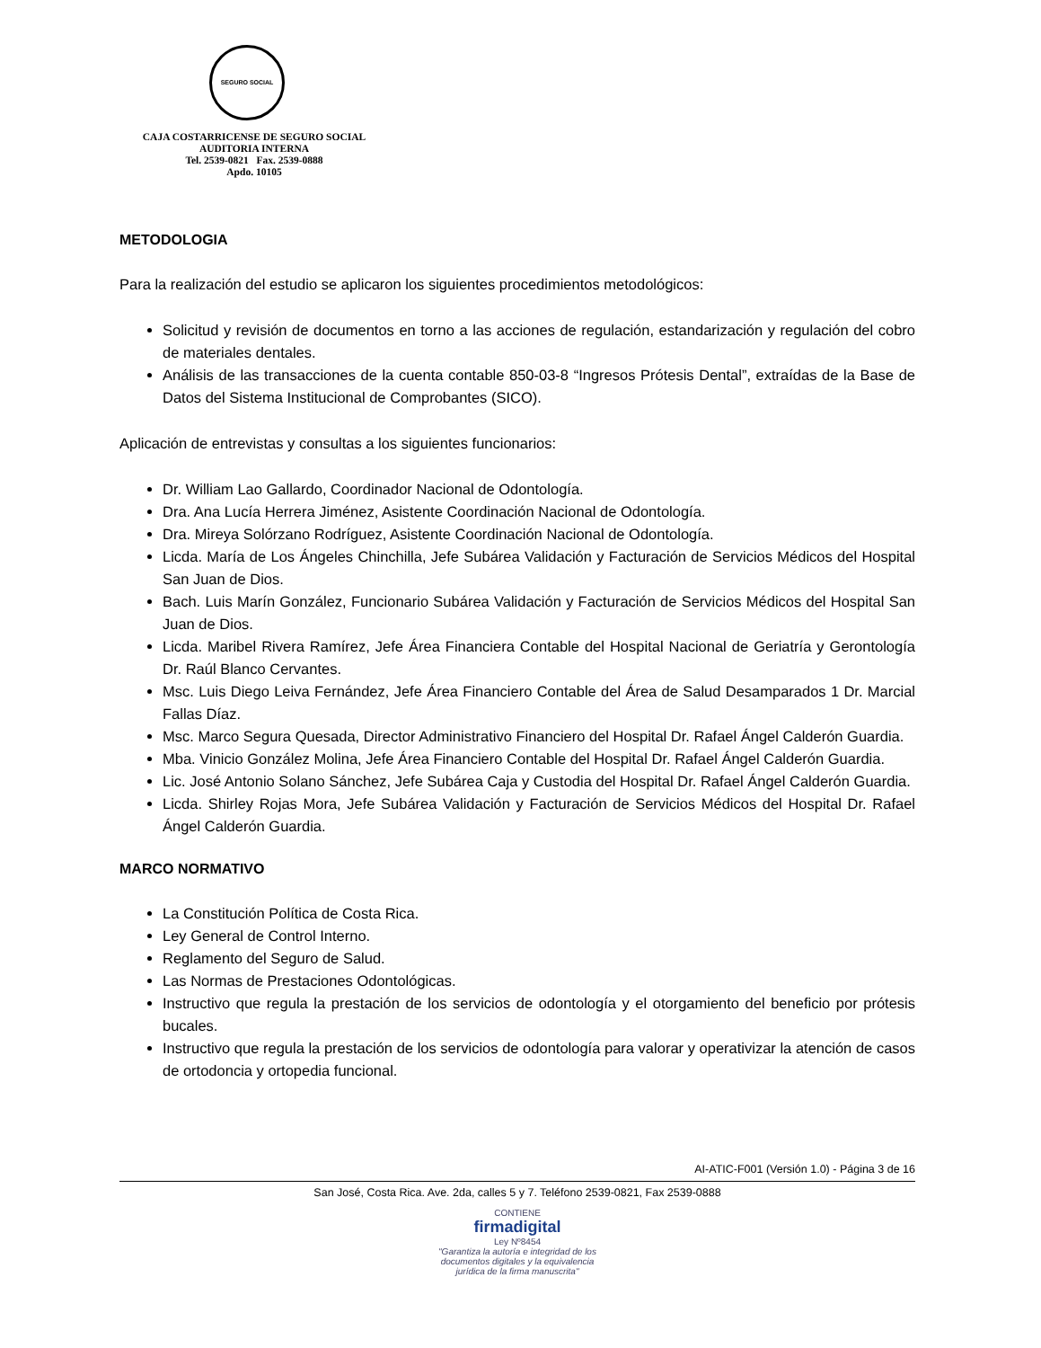SEGURO SOCIAL
CAJA COSTARRICENSE DE SEGURO SOCIAL
AUDITORIA INTERNA
Tel. 2539-0821 Fax. 2539-0888
Apdo. 10105
METODOLOGIA
Para la realización del estudio se aplicaron los siguientes procedimientos metodológicos:
Solicitud y revisión de documentos en torno a las acciones de regulación, estandarización y regulación del cobro de materiales dentales.
Análisis de las transacciones de la cuenta contable 850-03-8 “Ingresos Prótesis Dental”, extraídas de la Base de Datos del Sistema Institucional de Comprobantes (SICO).
Aplicación de entrevistas y consultas a los siguientes funcionarios:
Dr. William Lao Gallardo, Coordinador Nacional de Odontología.
Dra. Ana Lucía Herrera Jiménez, Asistente Coordinación Nacional de Odontología.
Dra. Mireya Solórzano Rodríguez, Asistente Coordinación Nacional de Odontología.
Licda. María de Los Ángeles Chinchilla, Jefe Subárea Validación y Facturación de Servicios Médicos del Hospital San Juan de Dios.
Bach. Luis Marín González, Funcionario Subárea Validación y Facturación de Servicios Médicos del Hospital San Juan de Dios.
Licda. Maribel Rivera Ramírez, Jefe Área Financiera Contable del Hospital Nacional de Geriatría y Gerontología Dr. Raúl Blanco Cervantes.
Msc. Luis Diego Leiva Fernández, Jefe Área Financiero Contable del Área de Salud Desamparados 1 Dr. Marcial Fallas Díaz.
Msc. Marco Segura Quesada, Director Administrativo Financiero del Hospital Dr. Rafael Ángel Calderón Guardia.
Mba. Vinicio González Molina, Jefe Área Financiero Contable del Hospital Dr. Rafael Ángel Calderón Guardia.
Lic. José Antonio Solano Sánchez, Jefe Subárea Caja y Custodia del Hospital Dr. Rafael Ángel Calderón Guardia.
Licda. Shirley Rojas Mora, Jefe Subárea Validación y Facturación de Servicios Médicos del Hospital Dr. Rafael Ángel Calderón Guardia.
MARCO NORMATIVO
La Constitución Política de Costa Rica.
Ley General de Control Interno.
Reglamento del Seguro de Salud.
Las Normas de Prestaciones Odontológicas.
Instructivo que regula la prestación de los servicios de odontología y el otorgamiento del beneficio por prótesis bucales.
Instructivo que regula la prestación de los servicios de odontología para valorar y operativizar la atención de casos de ortodoncia y ortopedia funcional.
AI-ATIC-F001 (Versión 1.0) - Página 3 de 16
San José, Costa Rica. Ave. 2da, calles 5 y 7. Teléfono 2539-0821, Fax 2539-0888
CONTIENE
firmadigital
Ley Nº8454
"Garantiza la autoría e integridad de los
documentos digitales y la equivalencia
jurídica de la firma manuscrita"